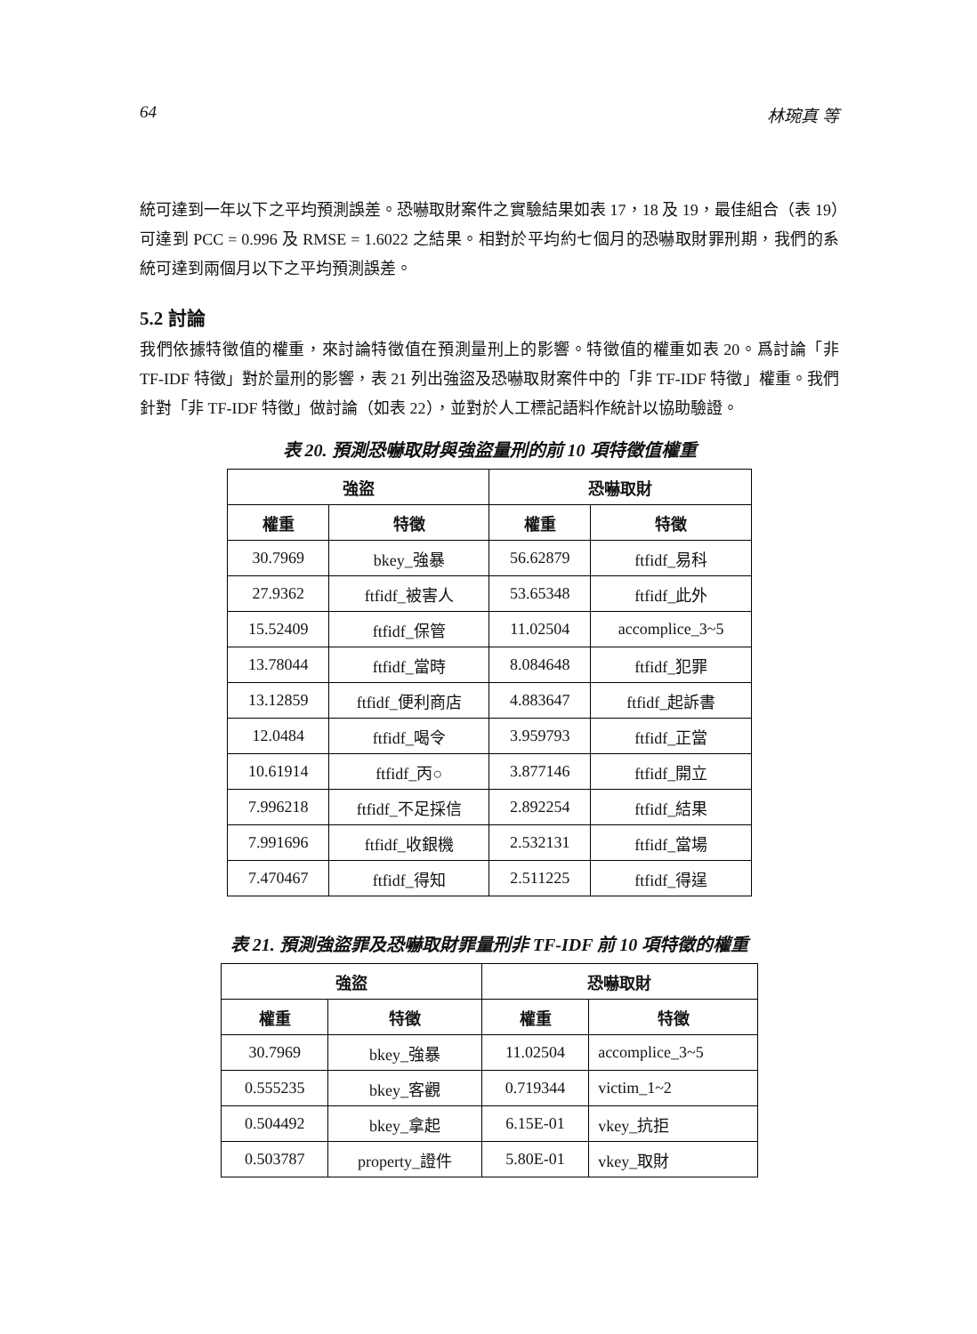64 林琬真 等
統可達到一年以下之平均預測誤差。恐嚇取財案件之實驗結果如表 17，18 及 19，最佳組合（表 19）可達到 PCC = 0.996 及 RMSE = 1.6022 之結果。相對於平均約七個月的恐嚇取財罪刑期，我們的系統可達到兩個月以下之平均預測誤差。
5.2 討論
我們依據特徵值的權重，來討論特徵值在預測量刑上的影響。特徵值的權重如表 20。爲討論「非 TF-IDF 特徵」對於量刑的影響，表 21 列出強盜及恐嚇取財案件中的「非 TF-IDF 特徵」權重。我們針對「非 TF-IDF 特徵」做討論（如表 22），並對於人工標記語料作統計以協助驗證。
表 20. 預測恐嚇取財與強盜量刑的前 10 項特徵值權重
| 強盜 | | 恐嚇取財 | |
| --- | --- | --- | --- |
| 權重 | 特徵 | 權重 | 特徵 |
| 30.7969 | bkey_強暴 | 56.62879 | ftfidf_易科 |
| 27.9362 | ftfidf_被害人 | 53.65348 | ftfidf_此外 |
| 15.52409 | ftfidf_保管 | 11.02504 | accomplice_3~5 |
| 13.78044 | ftfidf_當時 | 8.084648 | ftfidf_犯罪 |
| 13.12859 | ftfidf_便利商店 | 4.883647 | ftfidf_起訴書 |
| 12.0484 | ftfidf_喝令 | 3.959793 | ftfidf_正當 |
| 10.61914 | ftfidf_丙○ | 3.877146 | ftfidf_開立 |
| 7.996218 | ftfidf_不足採信 | 2.892254 | ftfidf_結果 |
| 7.991696 | ftfidf_收銀機 | 2.532131 | ftfidf_當場 |
| 7.470467 | ftfidf_得知 | 2.511225 | ftfidf_得逞 |
表 21. 預測強盜罪及恐嚇取財罪量刑非 TF-IDF 前 10 項特徵的權重
| 強盜 | | 恐嚇取財 | |
| --- | --- | --- | --- |
| 權重 | 特徵 | 權重 | 特徵 |
| 30.7969 | bkey_強暴 | 11.02504 | accomplice_3~5 |
| 0.555235 | bkey_客觀 | 0.719344 | victim_1~2 |
| 0.504492 | bkey_拿起 | 6.15E-01 | vkey_抗拒 |
| 0.503787 | property_證件 | 5.80E-01 | vkey_取財 |